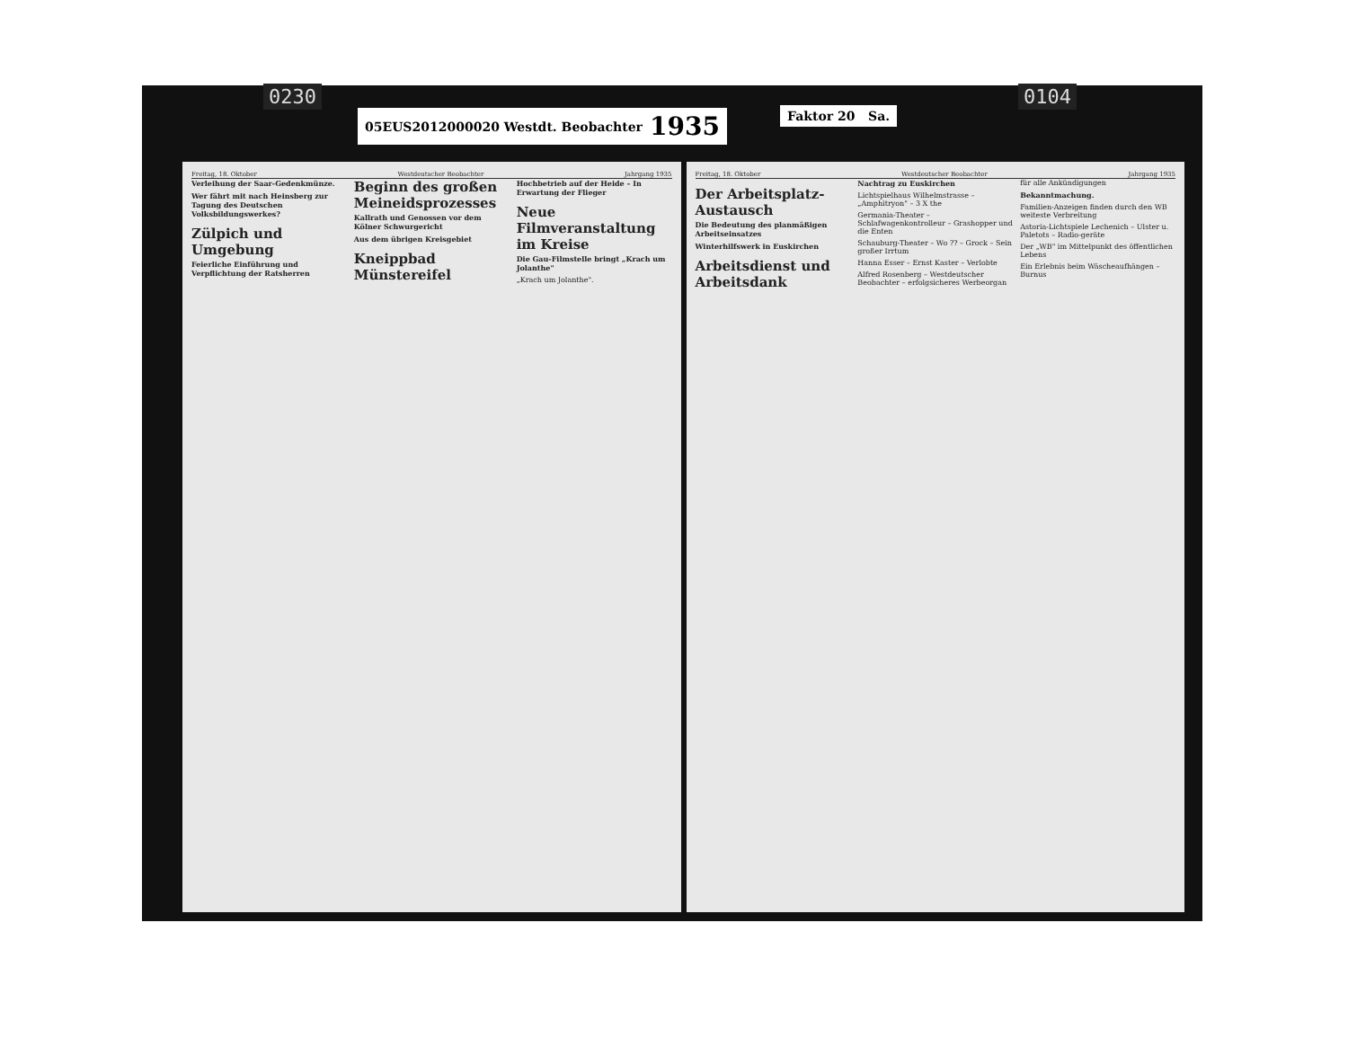0230 0104
05EUS2012000020 Westdt. Beobachter 1935
Faktor 20 Sa.
Freitag, 18. Oktober Westdeutscher Beobachter Jahrgang 1935
Verleihung der Saar-Gedenkmünze.
Wer fährt mit nach Heinsberg zur Tagung des Deutschen Volksbildungswerkes?
Zülpich und Umgebung
Feierliche Einführung und Verpflichtung der Ratsherren
Beginn des großen Meineidsprozesses
Kallrath und Genossen vor dem Kölner Schwurgericht
Aus dem übrigen Kreisgebiet
Kneippbad Münstereifel
Hochbetrieb auf der Heide – In Erwartung der Flieger
Neue Filmveranstaltung im Kreise
Die Gau-Filmstelle bringt „Krach um Jolanthe"
„Krach um Jolanthe".
Freitag, 18. Oktober Westdeutscher Beobachter Jahrgang 1935
Der Arbeitsplatz-Austausch
Die Bedeutung des planmäßigen Arbeitseinsatzes
Winterhilfswerk in Euskirchen
Arbeitsdienst und Arbeitsdank
Nachtrag zu Euskirchen
Lichtspielhaus Wilhelmstrasse – „Amphitryon" – 3 X the
Germania-Theater – Schlafwagenkontrolleur – Grashopper und die Enten
Schauburg-Theater – Wo ?? – Grock – Sein großer Irrtum
Hanna Esser – Ernst Kaster – Verlobte
Alfred Rosenberg – Westdeutscher Beobachter – erfolgsicheres Werbeorgan für alle Ankündigungen
Bekanntmachung.
Familien-Anzeigen finden durch den WB weiteste Verbreitung
Astoria-Lichtspiele Lechenich – Ulster u. Paletots – Radio-geräte
Der „WB" im Mittelpunkt des öffentlichen Lebens
Ein Erlebnis beim Wäscheaufhängen – Burnus